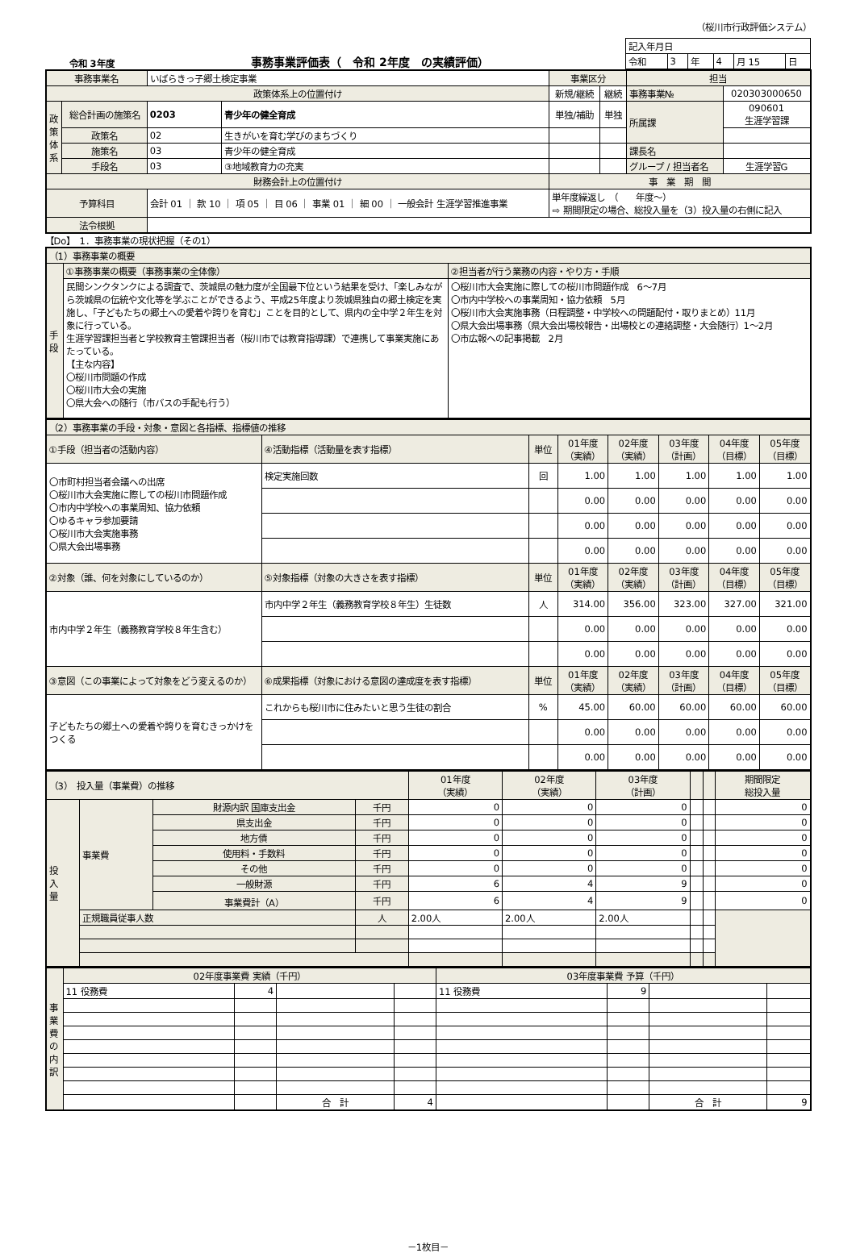（桜川市行政評価システム）
令和 3年度
事務事業評価表（　令和 2年度　の実績評価）
| 記入年月日 | | | | | |
| 令和 | 3 | 年 | 4 | 月 15 | 日 |
| 事務事業名 | | いばらきっ子郷土検定事業 | | 事業区分 | | 担当 | |
| 政策体系上の位置付け | | | | 新規/継続 | 継続 | 事務事業№ | 020303000650 |
| 政 策 体 系 | 総合計画の施策名 | 0203 | 青少年の健全育成 | 単独/補助 | 単独 | 所属課 | 090601 生涯学習課 |
| | 政策名 | 02 | 生きがいを育む学びのまちづくり | | | | |
| | 施策名 | 03 | 青少年の健全育成 | | | 課長名 | |
| | 手段名 | 03 | ③地域教育力の充実 | | | グループ / 担当者名 | 生涯学習G |
| 財務会計上の位置付け | | | | 事 業 期 間 | | | |
| 予算科目 | | 会計 01 ｜ 款 10 ｜ 項 05 ｜ 目 06 ｜ 事業 01 ｜ 細 00 ｜ 一般会計 生涯学習推進事業 | | 単年度繰返し （ 年度～） ⇨ 期間限定の場合、総投入量を（3）投入量の右側に記入 | | | |
| 法令根拠 | | | | | | | |
【Do】　1．事務事業の現状把握（その1）
| （1）事務事業の概要 | | |
| 手 段 | ①事務事業の概要（事務事業の全体像） | ②担当者が行う業務の内容・やり方・手順 |
| | 民間シンクタンクによる調査で、茨城県の魅力度が全国最下位という結果を受け、「楽しみながら茨城県の伝統や文化等を学ぶことができるよう、平成25年度より茨城県独自の郷土検定を実施し、「子どもたちの郷土への愛着や誇りを育む」ことを目的として、県内の全中学２年生を対象に行っている。 生涯学習課担当者と学校教育主管課担当者（桜川市では教育指導課）で連携して事業実施にあたっている。 【主な内容】 〇桜川市問題の作成 〇桜川市大会の実施 〇県大会への随行（市バスの手配も行う） | 〇桜川市大会実施に際しての桜川市問題作成 6～7月 〇市内中学校への事業周知・協力依頼 5月 〇桜川市大会実施事務（日程調整・中学校への問題配付・取りまとめ）11月 〇県大会出場事務（県大会出場校報告・出場校との連絡調整・大会随行）1～2月 〇市広報への記事掲載 2月 |
| （2）事務事業の手段・対象・意図と各指標、指標値の推移 | | | | | | | |
| ①手段（担当者の活動内容） | ④活動指標（活動量を表す指標） | 単位 | 01年度 （実績） | 02年度 （実績） | 03年度 （計画） | 04年度 （目標） | 05年度 （目標） |
| 〇市町村担当者会議への出席 〇桜川市大会実施に際しての桜川市問題作成 〇市内中学校への事業周知、協力依頼 〇ゆるキャラ参加要請 〇桜川市大会実施事務 〇県大会出場事務 | 検定実施回数 | 回 | 1.00 | 1.00 | 1.00 | 1.00 | 1.00 |
| | | | 0.00 | 0.00 | 0.00 | 0.00 | 0.00 |
| | | | 0.00 | 0.00 | 0.00 | 0.00 | 0.00 |
| | | | 0.00 | 0.00 | 0.00 | 0.00 | 0.00 |
| ②対象（誰、何を対象にしているのか） | ⑤対象指標（対象の大きさを表す指標） | 単位 | 01年度 （実績） | 02年度 （実績） | 03年度 （計画） | 04年度 （目標） | 05年度 （目標） |
| 市内中学２年生（義務教育学校８年生含む） | 市内中学２年生（義務教育学校８年生）生徒数 | 人 | 314.00 | 356.00 | 323.00 | 327.00 | 321.00 |
| | | | 0.00 | 0.00 | 0.00 | 0.00 | 0.00 |
| | | | 0.00 | 0.00 | 0.00 | 0.00 | 0.00 |
| ③意図（この事業によって対象をどう変えるのか） | ⑥成果指標（対象における意図の達成度を表す指標） | 単位 | 01年度 （実績） | 02年度 （実績） | 03年度 （計画） | 04年度 （目標） | 05年度 （目標） |
| 子どもたちの郷土への愛着や誇りを育むきっかけをつくる | これからも桜川市に住みたいと思う生徒の割合 | % | 45.00 | 60.00 | 60.00 | 60.00 | 60.00 |
| | | | 0.00 | 0.00 | 0.00 | 0.00 | 0.00 |
| | | | 0.00 | 0.00 | 0.00 | 0.00 | 0.00 |
| （3） 投入量（事業費）の推移 | | | | 01年度 （実績） | 02年度 （実績） | 03年度 （計画） | | | 期間限定 総投入量 |
| 投 入 量 | 事業費 | 財源内訳 国庫支出金 | 千円 | 0 | 0 | 0 | | | 0 |
| | | 県支出金 | 千円 | 0 | 0 | 0 | | | 0 |
| | | 地方債 | 千円 | 0 | 0 | 0 | | | 0 |
| | | 使用料・手数料 | 千円 | 0 | 0 | 0 | | | 0 |
| | | その他 | 千円 | 0 | 0 | 0 | | | 0 |
| | | 一般財源 | 千円 | 6 | 4 | 9 | | | 0 |
| | | 事業費計（A） | 千円 | 6 | 4 | 9 | | | 0 |
| | 正規職員従事人数 | | 人 | 2.00人 | 2.00人 | 2.00人 | | | |
| 事 業 費 の 内 訳 | 02年度事業費 実績（千円） | | | | 03年度事業費 予算（千円） | | | |
| | 11 役務費 | 4 | | | 11 役務費 | 9 | | |
| | | | 合 計 | 4 | | | 合 計 | 9 |
－1枚目－